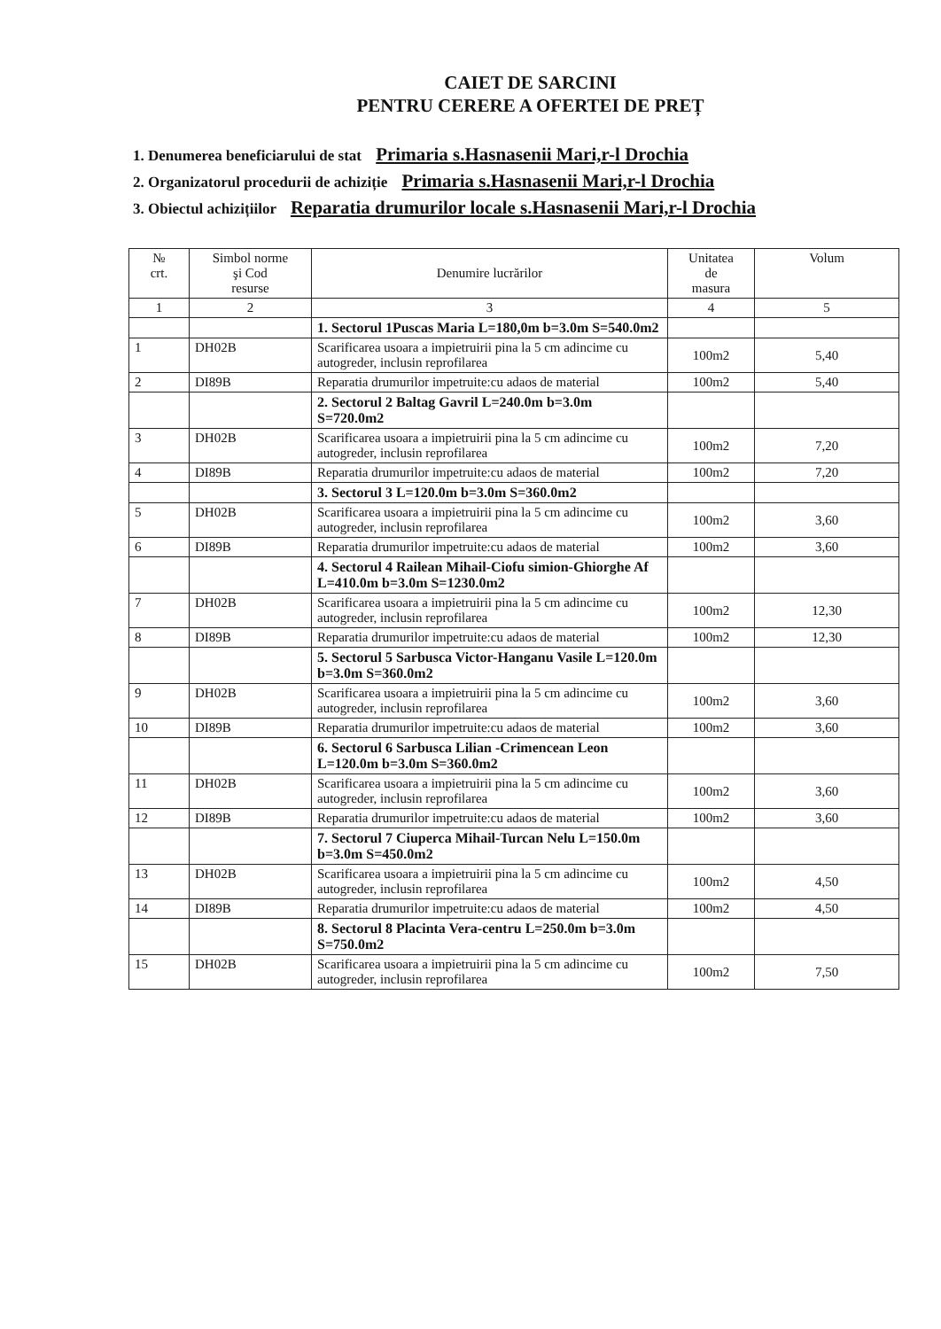CAIET DE SARCINI
PENTRU CERERE A OFERTEI DE PREȚ
1. Denumerea beneficiarului de stat Primaria s.Hasnasenii Mari,r-l Drochia
2. Organizatorul procedurii de achiziție Primaria s.Hasnasenii Mari,r-l Drochia
3. Obiectul achizițiilor Reparatia drumurilor locale s.Hasnasenii Mari,r-l Drochia
| № crt. | Simbol norme şi Cod resurse | Denumire lucrărilor | Unitatea de masura | Volum |
| --- | --- | --- | --- | --- |
| 1 | 2 | 3 | 4 | 5 |
| | | 1. Sectorul 1Puscas Maria L=180,0m b=3.0m S=540.0m2 | | |
| 1 | DH02B | Scarificarea usoara a impietruirii pina la 5 cm adincime cu autogreder, inclusin reprofilarea | 100m2 | 5,40 |
| 2 | DI89B | Reparatia drumurilor impetruite:cu adaos de material | 100m2 | 5,40 |
| | | 2. Sectorul 2 Baltag Gavril L=240.0m b=3.0m S=720.0m2 | | |
| 3 | DH02B | Scarificarea usoara a impietruirii pina la 5 cm adincime cu autogreder, inclusin reprofilarea | 100m2 | 7,20 |
| 4 | DI89B | Reparatia drumurilor impetruite:cu adaos de material | 100m2 | 7,20 |
| | | 3. Sectorul 3 L=120.0m b=3.0m S=360.0m2 | | |
| 5 | DH02B | Scarificarea usoara a impietruirii pina la 5 cm adincime cu autogreder, inclusin reprofilarea | 100m2 | 3,60 |
| 6 | DI89B | Reparatia drumurilor impetruite:cu adaos de material | 100m2 | 3,60 |
| | | 4. Sectorul 4 Railean Mihail-Ciofu simion-Ghiorghe Af L=410.0m b=3.0m S=1230.0m2 | | |
| 7 | DH02B | Scarificarea usoara a impietruirii pina la 5 cm adincime cu autogreder, inclusin reprofilarea | 100m2 | 12,30 |
| 8 | DI89B | Reparatia drumurilor impetruite:cu adaos de material | 100m2 | 12,30 |
| | | 5. Sectorul 5 Sarbusca Victor-Hanganu Vasile L=120.0m b=3.0m S=360.0m2 | | |
| 9 | DH02B | Scarificarea usoara a impietruirii pina la 5 cm adincime cu autogreder, inclusin reprofilarea | 100m2 | 3,60 |
| 10 | DI89B | Reparatia drumurilor impetruite:cu adaos de material | 100m2 | 3,60 |
| | | 6. Sectorul 6 Sarbusca Lilian -Crimencean Leon L=120.0m b=3.0m S=360.0m2 | | |
| 11 | DH02B | Scarificarea usoara a impietruirii pina la 5 cm adincime cu autogreder, inclusin reprofilarea | 100m2 | 3,60 |
| 12 | DI89B | Reparatia drumurilor impetruite:cu adaos de material | 100m2 | 3,60 |
| | | 7. Sectorul 7 Ciuperca Mihail-Turcan Nelu L=150.0m b=3.0m S=450.0m2 | | |
| 13 | DH02B | Scarificarea usoara a impietruirii pina la 5 cm adincime cu autogreder, inclusin reprofilarea | 100m2 | 4,50 |
| 14 | DI89B | Reparatia drumurilor impetruite:cu adaos de material | 100m2 | 4,50 |
| | | 8. Sectorul 8 Placinta Vera-centru L=250.0m b=3.0m S=750.0m2 | | |
| 15 | DH02B | Scarificarea usoara a impietruirii pina la 5 cm adincime cu autogreder, inclusin reprofilarea | 100m2 | 7,50 |